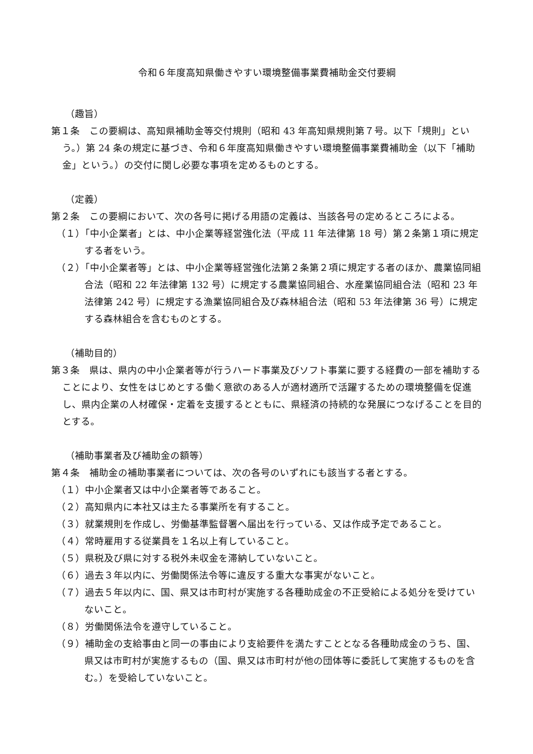令和６年度高知県働きやすい環境整備事業費補助金交付要綱
（趣旨）
第１条　この要綱は、高知県補助金等交付規則（昭和 43 年高知県規則第７号。以下「規則」という。）第 24 条の規定に基づき、令和６年度高知県働きやすい環境整備事業費補助金（以下「補助金」という。）の交付に関し必要な事項を定めるものとする。
（定義）
第２条　この要綱において、次の各号に掲げる用語の定義は、当該各号の定めるところによる。
（１）「中小企業者」とは、中小企業等経営強化法（平成 11 年法律第 18 号）第２条第１項に規定する者をいう。
（２）「中小企業者等」とは、中小企業等経営強化法第２条第２項に規定する者のほか、農業協同組合法（昭和 22 年法律第 132 号）に規定する農業協同組合、水産業協同組合法（昭和 23 年法律第 242 号）に規定する漁業協同組合及び森林組合法（昭和 53 年法律第 36 号）に規定する森林組合を含むものとする。
（補助目的）
第３条　県は、県内の中小企業者等が行うハード事業及びソフト事業に要する経費の一部を補助することにより、女性をはじめとする働く意欲のある人が適材適所で活躍するための環境整備を促進し、県内企業の人材確保・定着を支援するとともに、県経済の持続的な発展につなげることを目的とする。
（補助事業者及び補助金の額等）
第４条　補助金の補助事業者については、次の各号のいずれにも該当する者とする。
（１）中小企業者又は中小企業者等であること。
（２）高知県内に本社又は主たる事業所を有すること。
（３）就業規則を作成し、労働基準監督署へ届出を行っている、又は作成予定であること。
（４）常時雇用する従業員を１名以上有していること。
（５）県税及び県に対する税外未収金を滞納していないこと。
（６）過去３年以内に、労働関係法令等に違反する重大な事実がないこと。
（７）過去５年以内に、国、県又は市町村が実施する各種助成金の不正受給による処分を受けていないこと。
（８）労働関係法令を遵守していること。
（９）補助金の支給事由と同一の事由により支給要件を満たすこととなる各種助成金のうち、国、県又は市町村が実施するもの（国、県又は市町村が他の団体等に委託して実施するものを含む。）を受給していないこと。